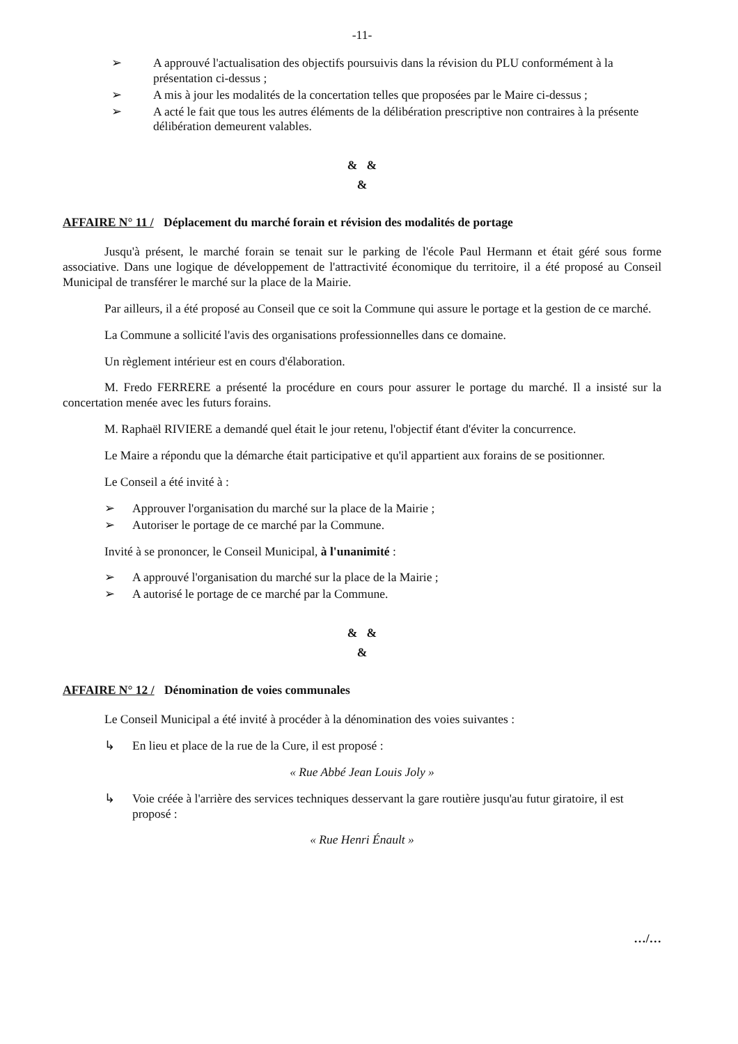-11-
➢ A approuvé l'actualisation des objectifs poursuivis dans la révision du PLU conformément à la présentation ci-dessus ;
➢ A mis à jour les modalités de la concertation telles que proposées par le Maire ci-dessus ;
➢ A acté le fait que tous les autres éléments de la délibération prescriptive non contraires à la présente délibération demeurent valables.
& &
&
AFFAIRE N° 11 / Déplacement du marché forain et révision des modalités de portage
Jusqu'à présent, le marché forain se tenait sur le parking de l'école Paul Hermann et était géré sous forme associative. Dans une logique de développement de l'attractivité économique du territoire, il a été proposé au Conseil Municipal de transférer le marché sur la place de la Mairie.
Par ailleurs, il a été proposé au Conseil que ce soit la Commune qui assure le portage et la gestion de ce marché.
La Commune a sollicité l'avis des organisations professionnelles dans ce domaine.
Un règlement intérieur est en cours d'élaboration.
M. Fredo FERRERE a présenté la procédure en cours pour assurer le portage du marché. Il a insisté sur la concertation menée avec les futurs forains.
M. Raphaël RIVIERE a demandé quel était le jour retenu, l'objectif étant d'éviter la concurrence.
Le Maire a répondu que la démarche était participative et qu'il appartient aux forains de se positionner.
Le Conseil a été invité à :
➢ Approuver l'organisation du marché sur la place de la Mairie ;
➢ Autoriser le portage de ce marché par la Commune.
Invité à se prononcer, le Conseil Municipal, à l'unanimité :
➢ A approuvé l'organisation du marché sur la place de la Mairie ;
➢ A autorisé le portage de ce marché par la Commune.
& &
&
AFFAIRE N° 12 / Dénomination de voies communales
Le Conseil Municipal a été invité à procéder à la dénomination des voies suivantes :
↳ En lieu et place de la rue de la Cure, il est proposé :
« Rue Abbé Jean Louis Joly »
↳ Voie créée à l'arrière des services techniques desservant la gare routière jusqu'au futur giratoire, il est proposé :
« Rue Henri Énault »
…/…